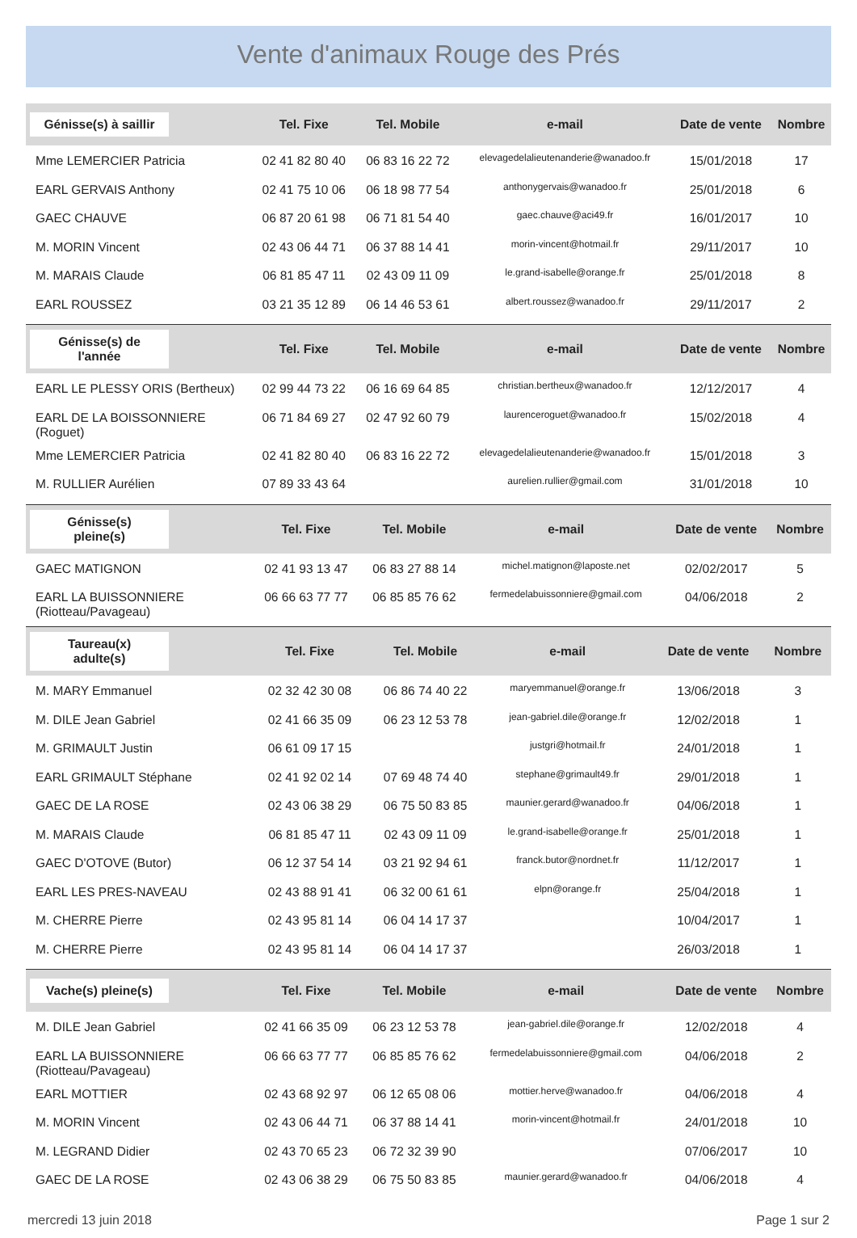Vente d'animaux Rouge des Prés
| Génisse(s) à saillir | Tel. Fixe | Tel. Mobile | e-mail | Date de vente | Nombre |
| --- | --- | --- | --- | --- | --- |
| Mme LEMERCIER Patricia | 02 41 82 80 40 | 06 83 16 22 72 | elevagedelalieutenanderie@wanadoo.fr | 15/01/2018 | 17 |
| EARL GERVAIS Anthony | 02 41 75 10 06 | 06 18 98 77 54 | anthonygervais@wanadoo.fr | 25/01/2018 | 6 |
| GAEC CHAUVE | 06 87 20 61 98 | 06 71 81 54 40 | gaec.chauve@aci49.fr | 16/01/2017 | 10 |
| M. MORIN Vincent | 02 43 06 44 71 | 06 37 88 14 41 | morin-vincent@hotmail.fr | 29/11/2017 | 10 |
| M. MARAIS Claude | 06 81 85 47 11 | 02 43 09 11 09 | le.grand-isabelle@orange.fr | 25/01/2018 | 8 |
| EARL ROUSSEZ | 03 21 35 12 89 | 06 14 46 53 61 | albert.roussez@wanadoo.fr | 29/11/2017 | 2 |
| Génisse(s) de l'année | Tel. Fixe | Tel. Mobile | e-mail | Date de vente | Nombre |
| --- | --- | --- | --- | --- | --- |
| EARL LE PLESSY ORIS (Bertheux) | 02 99 44 73 22 | 06 16 69 64 85 | christian.bertheux@wanadoo.fr | 12/12/2017 | 4 |
| EARL DE LA BOISSONNIERE (Roguet) | 06 71 84 69 27 | 02 47 92 60 79 | laurenceroguet@wanadoo.fr | 15/02/2018 | 4 |
| Mme LEMERCIER Patricia | 02 41 82 80 40 | 06 83 16 22 72 | elevagedelalieutenanderie@wanadoo.fr | 15/01/2018 | 3 |
| M. RULLIER Aurélien | 07 89 33 43 64 | | aurelien.rullier@gmail.com | 31/01/2018 | 10 |
| Génisse(s) pleine(s) | Tel. Fixe | Tel. Mobile | e-mail | Date de vente | Nombre |
| --- | --- | --- | --- | --- | --- |
| GAEC MATIGNON | 02 41 93 13 47 | 06 83 27 88 14 | michel.matignon@laposte.net | 02/02/2017 | 5 |
| EARL LA BUISSONNIERE (Riotteau/Pavageau) | 06 66 63 77 77 | 06 85 85 76 62 | fermedelabuissonniere@gmail.com | 04/06/2018 | 2 |
| Taureau(x) adulte(s) | Tel. Fixe | Tel. Mobile | e-mail | Date de vente | Nombre |
| --- | --- | --- | --- | --- | --- |
| M. MARY Emmanuel | 02 32 42 30 08 | 06 86 74 40 22 | maryemmanuel@orange.fr | 13/06/2018 | 3 |
| M. DILE Jean Gabriel | 02 41 66 35 09 | 06 23 12 53 78 | jean-gabriel.dile@orange.fr | 12/02/2018 | 1 |
| M. GRIMAULT Justin | 06 61 09 17 15 | | justgri@hotmail.fr | 24/01/2018 | 1 |
| EARL GRIMAULT Stéphane | 02 41 92 02 14 | 07 69 48 74 40 | stephane@grimault49.fr | 29/01/2018 | 1 |
| GAEC DE LA ROSE | 02 43 06 38 29 | 06 75 50 83 85 | maunier.gerard@wanadoo.fr | 04/06/2018 | 1 |
| M. MARAIS Claude | 06 81 85 47 11 | 02 43 09 11 09 | le.grand-isabelle@orange.fr | 25/01/2018 | 1 |
| GAEC D'OTOVE (Butor) | 06 12 37 54 14 | 03 21 92 94 61 | franck.butor@nordnet.fr | 11/12/2017 | 1 |
| EARL LES PRES-NAVEAU | 02 43 88 91 41 | 06 32 00 61 61 | elpn@orange.fr | 25/04/2018 | 1 |
| M. CHERRE Pierre | 02 43 95 81 14 | 06 04 14 17 37 | | 10/04/2017 | 1 |
| M. CHERRE Pierre | 02 43 95 81 14 | 06 04 14 17 37 | | 26/03/2018 | 1 |
| Vache(s) pleine(s) | Tel. Fixe | Tel. Mobile | e-mail | Date de vente | Nombre |
| --- | --- | --- | --- | --- | --- |
| M. DILE Jean Gabriel | 02 41 66 35 09 | 06 23 12 53 78 | jean-gabriel.dile@orange.fr | 12/02/2018 | 4 |
| EARL LA BUISSONNIERE (Riotteau/Pavageau) | 06 66 63 77 77 | 06 85 85 76 62 | fermedelabuissonniere@gmail.com | 04/06/2018 | 2 |
| EARL MOTTIER | 02 43 68 92 97 | 06 12 65 08 06 | mottier.herve@wanadoo.fr | 04/06/2018 | 4 |
| M. MORIN Vincent | 02 43 06 44 71 | 06 37 88 14 41 | morin-vincent@hotmail.fr | 24/01/2018 | 10 |
| M. LEGRAND Didier | 02 43 70 65 23 | 06 72 32 39 90 | | 07/06/2017 | 10 |
| GAEC DE LA ROSE | 02 43 06 38 29 | 06 75 50 83 85 | maunier.gerard@wanadoo.fr | 04/06/2018 | 4 |
mercredi 13 juin 2018 Page 1 sur 2